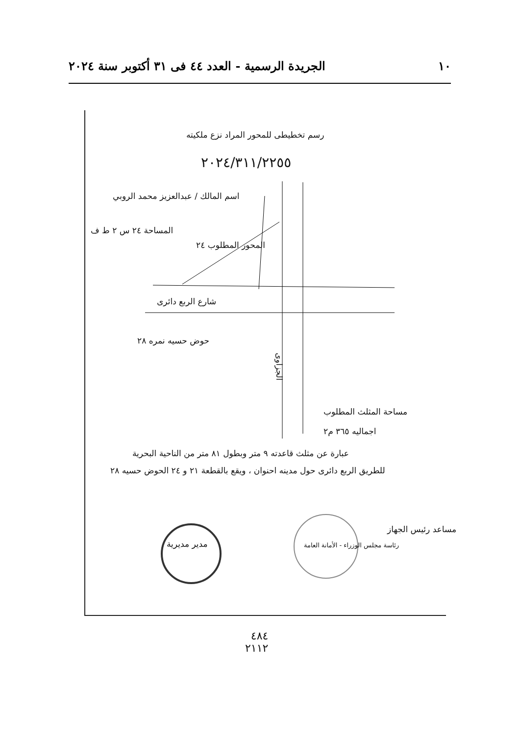١٠ الجريدة الرسمية - العدد ٤٤ فى ٣١ أكتوبر سنة ٢٠٢٤
رسم تخطيطى للمحور المراد نزع ملكيته
٢٠٢٤/٣١١/٢٢٥٥
اسم المالك / عبدالعزيز محمد الروبي
المساحة ٢٤ س ٢ ط ف
المحور المطلوب ٢٤
شارع الربع دائرى
حوض حسيه نمره ٢٨
الجزاوى
مساحة المثلث المطلوب
اجماليه ٣٦٥ م٢
عبارة عن مثلث قاعدته ٩ متر وبطول ٨١ متر من الناحية البحرية
للطريق الربع دائرى حول مدينه احنوان ، ويقع بالقطعة ٢١ و ٢٤ الحوض حسيه ٢٨
مدير مديرية
رئاسة مجلس الوزراء - الأمانة العامة
مساعد رئيس الجهاز
٤٨٤
٢١١٢